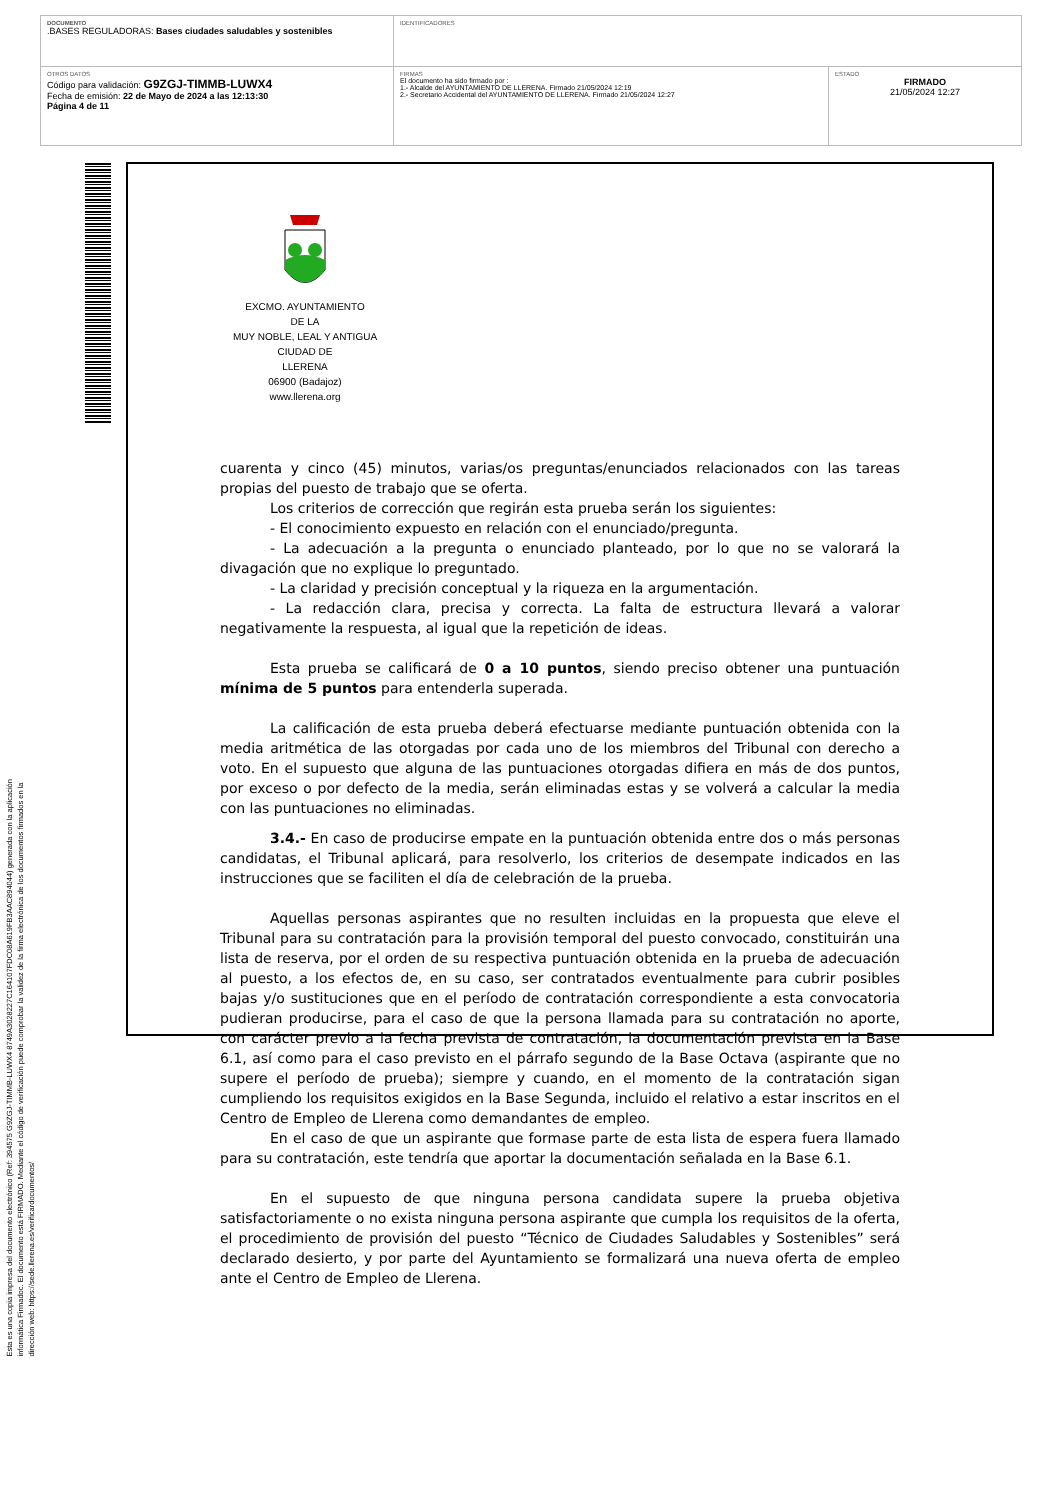| DOCUMENTO .BASES REGULADORAS: Bases ciudades saludables y sostenibles | IDENTIFICADORES | |
| OTROS DATOS Código para validación: G9ZGJ-TIMMB-LUWX4 Fecha de emisión: 22 de Mayo de 2024 a las 12:13:30 Página 4 de 11 | FIRMAS El documento ha sido firmado por : 1.- Alcalde del AYUNTAMIENTO DE LLERENA. Firmado 21/05/2024 12:19 2.- Secretario Accidental del AYUNTAMIENTO DE LLERENA. Firmado 21/05/2024 12:27 | ESTADO FIRMADO 21/05/2024 12:27 |
Esta es una copia impresa del documento electrónico (Ref: 394575 G9ZGJ-TIMMB-LUWX4 8749A3028227C164107FDC08A619FB3AAC894044) generada con la aplicación informática Firmadoc. El documento está FIRMADO. Mediante el código de verificación puede comprobar la validez de la firma electrónica de los documentos firmados en la dirección web: https://sede.llerena.es/verificardocumentos/
EXCMO. AYUNTAMIENTO
DE LA
MUY NOBLE, LEAL Y ANTIGUA
CIUDAD DE
LLERENA
06900 (Badajoz)
www.llerena.org
cuarenta y cinco (45) minutos, varias/os preguntas/enunciados relacionados con las tareas propias del puesto de trabajo que se oferta.
Los criterios de corrección que regirán esta prueba serán los siguientes:
- El conocimiento expuesto en relación con el enunciado/pregunta.
- La adecuación a la pregunta o enunciado planteado, por lo que no se valorará la divagación que no explique lo preguntado.
- La claridad y precisión conceptual y la riqueza en la argumentación.
- La redacción clara, precisa y correcta. La falta de estructura llevará a valorar negativamente la respuesta, al igual que la repetición de ideas.
Esta prueba se calificará de 0 a 10 puntos, siendo preciso obtener una puntuación mínima de 5 puntos para entenderla superada.
La calificación de esta prueba deberá efectuarse mediante puntuación obtenida con la media aritmética de las otorgadas por cada uno de los miembros del Tribunal con derecho a voto. En el supuesto que alguna de las puntuaciones otorgadas difiera en más de dos puntos, por exceso o por defecto de la media, serán eliminadas estas y se volverá a calcular la media con las puntuaciones no eliminadas.
3.4.- En caso de producirse empate en la puntuación obtenida entre dos o más personas candidatas, el Tribunal aplicará, para resolverlo, los criterios de desempate indicados en las instrucciones que se faciliten el día de celebración de la prueba.
Aquellas personas aspirantes que no resulten incluidas en la propuesta que eleve el Tribunal para su contratación para la provisión temporal del puesto convocado, constituirán una lista de reserva, por el orden de su respectiva puntuación obtenida en la prueba de adecuación al puesto, a los efectos de, en su caso, ser contratados eventualmente para cubrir posibles bajas y/o sustituciones que en el período de contratación correspondiente a esta convocatoria pudieran producirse, para el caso de que la persona llamada para su contratación no aporte, con carácter previo a la fecha prevista de contratación, la documentación prevista en la Base 6.1, así como para el caso previsto en el párrafo segundo de la Base Octava (aspirante que no supere el período de prueba); siempre y cuando, en el momento de la contratación sigan cumpliendo los requisitos exigidos en la Base Segunda, incluido el relativo a estar inscritos en el Centro de Empleo de Llerena como demandantes de empleo.
En el caso de que un aspirante que formase parte de esta lista de espera fuera llamado para su contratación, este tendría que aportar la documentación señalada en la Base 6.1.
En el supuesto de que ninguna persona candidata supere la prueba objetiva satisfactoriamente o no exista ninguna persona aspirante que cumpla los requisitos de la oferta, el procedimiento de provisión del puesto “Técnico de Ciudades Saludables y Sostenibles” será declarado desierto, y por parte del Ayuntamiento se formalizará una nueva oferta de empleo ante el Centro de Empleo de Llerena.